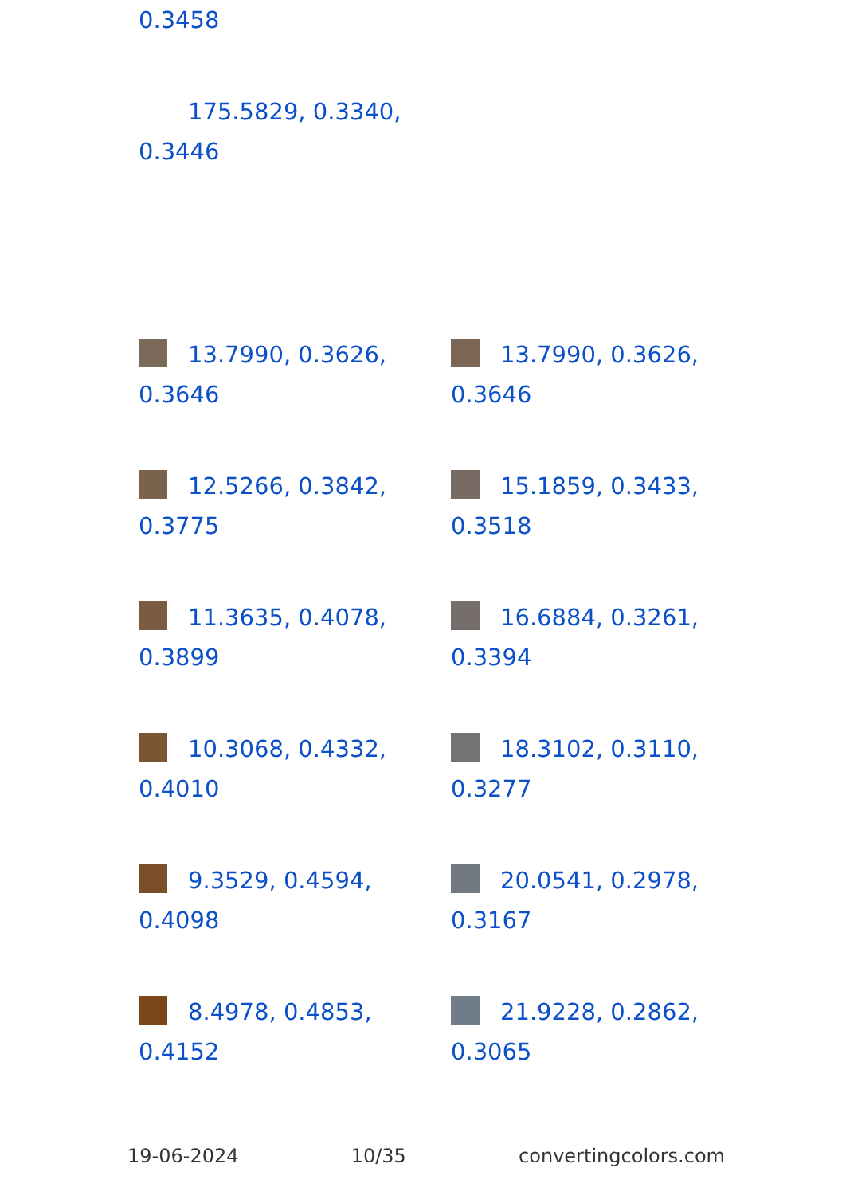0.3458
175.5829, 0.3340, 0.3446
13.7990, 0.3626, 0.3646
13.7990, 0.3626, 0.3646
12.5266, 0.3842, 0.3775
15.1859, 0.3433, 0.3518
11.3635, 0.4078, 0.3899
16.6884, 0.3261, 0.3394
10.3068, 0.4332, 0.4010
18.3102, 0.3110, 0.3277
9.3529, 0.4594, 0.4098
20.0541, 0.2978, 0.3167
8.4978, 0.4853, 0.4152
21.9228, 0.2862, 0.3065
19-06-2024 10/35 convertingcolors.com